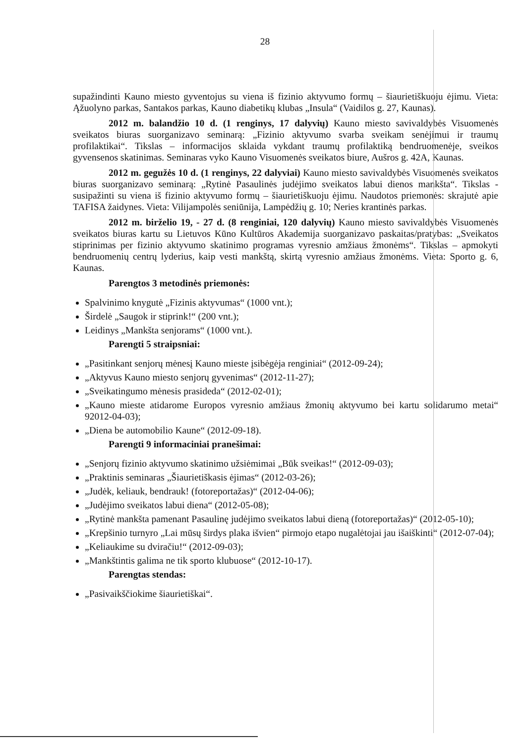28
supažindinti Kauno miesto gyventojus su viena iš fizinio aktyvumo formų – šiaurietiškuoju ėjimu. Vieta: Ąžuolyno parkas, Santakos parkas, Kauno diabetikų klubas „Insula“ (Vaidilos g. 27, Kaunas).
2012 m. balandžio 10 d. (1 renginys, 17 dalyvių) Kauno miesto savivaldybės Visuomenės sveikatos biuras suorganizavo seminarą: „Fizinio aktyvumo svarba sveikam senėjimui ir traumų profilaktikai“. Tikslas – informacijos sklaida vykdant traumų profilaktiką bendruomenėje, sveikos gyvensenos skatinimas. Seminaras vyko Kauno Visuomenės sveikatos biure, Aušros g. 42A, Kaunas.
2012 m. gegužės 10 d. (1 renginys, 22 dalyviai) Kauno miesto savivaldybės Visuomenės sveikatos biuras suorganizavo seminarą: „Rytinė Pasaulinės judėjimo sveikatos labui dienos mankšta“. Tikslas - susipažinti su viena iš fizinio aktyvumo formų – šiaurietiškuoju ėjimu. Naudotos priemonės: skrajutė apie TAFISA žaidynes. Vieta: Vilijampolės seniūnija, Lampėdžių g. 10; Neries krantinės parkas.
2012 m. birželio 19, - 27 d. (8 renginiai, 120 dalyvių) Kauno miesto savivaldybės Visuomenės sveikatos biuras kartu su Lietuvos Kūno Kultūros Akademija suorganizavo paskaitas/pratybas: „Sveikatos stiprinimas per fizinio aktyvumo skatinimo programas vyresnio amžiaus žmonėms“. Tikslas – apmokyti bendruomenių centrų lyderius, kaip vesti mankštą, skirtą vyresnio amžiaus žmonėms. Vieta: Sporto g. 6, Kaunas.
Parengtos 3 metodinės priemonės:
Spalvinimo knygutė „Fizinis aktyvumas“ (1000 vnt.);
Širdelė „Saugok ir stiprink!“ (200 vnt.);
Leidinys „Mankšta senjorams“ (1000 vnt.).
Parengti 5 straipsniai:
„Pasitinkant senjorų mėnesį Kauno mieste įsibėgėja renginiai“ (2012-09-24);
„Aktyvus Kauno miesto senjorų gyvenimas“ (2012-11-27);
„Sveikatingumo mėnesis prasideda“ (2012-02-01);
„Kauno mieste atidarome Europos vyresnio amžiaus žmonių aktyvumo bei kartu solidarumo metai“ 92012-04-03);
„Diena be automobilio Kaune“ (2012-09-18).
Parengti 9 informaciniai pranešimai:
„Senjorų fizinio aktyvumo skatinimo užsiėmimai „Būk sveikas!“ (2012-09-03);
„Praktinis seminaras „Šiaurietiškasis ėjimas“ (2012-03-26);
„Judėk, keliauk, bendrauk! (fotoreportažas)“ (2012-04-06);
„Judėjimo sveikatos labui diena“ (2012-05-08);
„Rytinė mankšta pamenant Pasaulinę judėjimo sveikatos labui dieną (fotoreportažas)“ (2012-05-10);
„Krepšinio turnyro „Lai mūsų širdys plaka išvien“ pirmojo etapo nugalėtojai jau išaiškinti“ (2012-07-04);
„Keliaukime su dviračiu!“ (2012-09-03);
„Mankštintis galima ne tik sporto klubuose“ (2012-10-17).
Parengtas stendas:
„Pasivaikščiokime šiaurietiškai“.